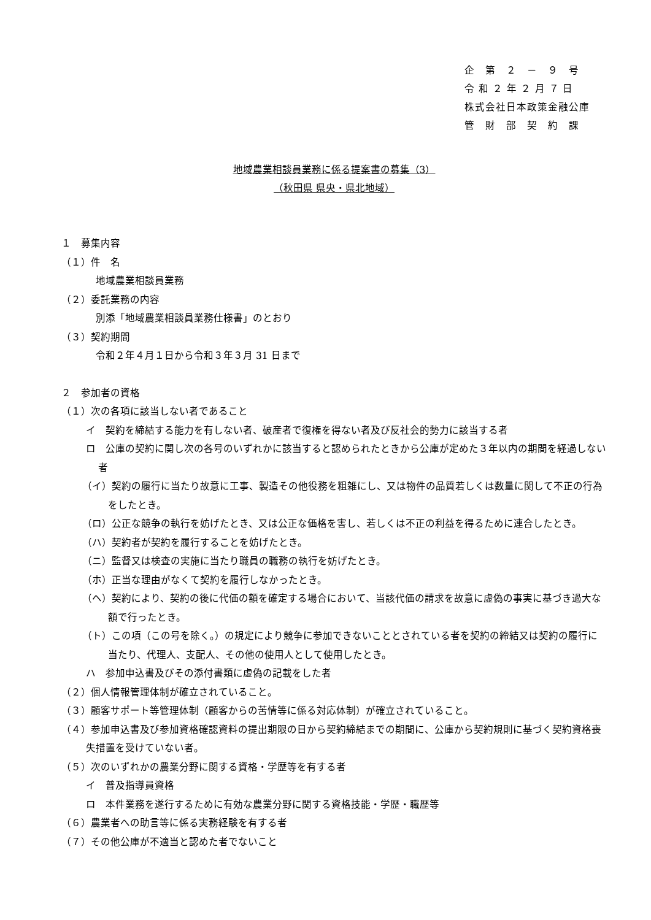企　第　２　－　９　号
令 和 ２ 年 ２ 月 ７ 日
株式会社日本政策金融公庫
管　財　部　契　約　課
地域農業相談員業務に係る提案書の募集（3）
（秋田県 県央・県北地域）
１　募集内容
（１）件　名
地域農業相談員業務
（２）委託業務の内容
別添「地域農業相談員業務仕様書」のとおり
（３）契約期間
令和２年４月１日から令和３年３月 31 日まで
２　参加者の資格
（１）次の各項に該当しない者であること
イ　契約を締結する能力を有しない者、破産者で復権を得ない者及び反社会的勢力に該当する者
ロ　公庫の契約に関し次の各号のいずれかに該当すると認められたときから公庫が定めた３年以内の期間を経過しない者
（イ）契約の履行に当たり故意に工事、製造その他役務を粗雑にし、又は物件の品質若しくは数量に関して不正の行為をしたとき。
（ロ）公正な競争の執行を妨げたとき、又は公正な価格を害し、若しくは不正の利益を得るために連合したとき。
（ハ）契約者が契約を履行することを妨げたとき。
（ニ）監督又は検査の実施に当たり職員の職務の執行を妨げたとき。
（ホ）正当な理由がなくて契約を履行しなかったとき。
（ヘ）契約により、契約の後に代価の額を確定する場合において、当該代価の請求を故意に虚偽の事実に基づき過大な額で行ったとき。
（ト）この項（この号を除く。）の規定により競争に参加できないこととされている者を契約の締結又は契約の履行に当たり、代理人、支配人、その他の使用人として使用したとき。
ハ　参加申込書及びその添付書類に虚偽の記載をした者
（２）個人情報管理体制が確立されていること。
（３）顧客サポート等管理体制（顧客からの苦情等に係る対応体制）が確立されていること。
（４）参加申込書及び参加資格確認資料の提出期限の日から契約締結までの期間に、公庫から契約規則に基づく契約資格喪失措置を受けていない者。
（５）次のいずれかの農業分野に関する資格・学歴等を有する者
イ　普及指導員資格
ロ　本件業務を遂行するために有効な農業分野に関する資格技能・学歴・職歴等
（６）農業者への助言等に係る実務経験を有する者
（７）その他公庫が不適当と認めた者でないこと